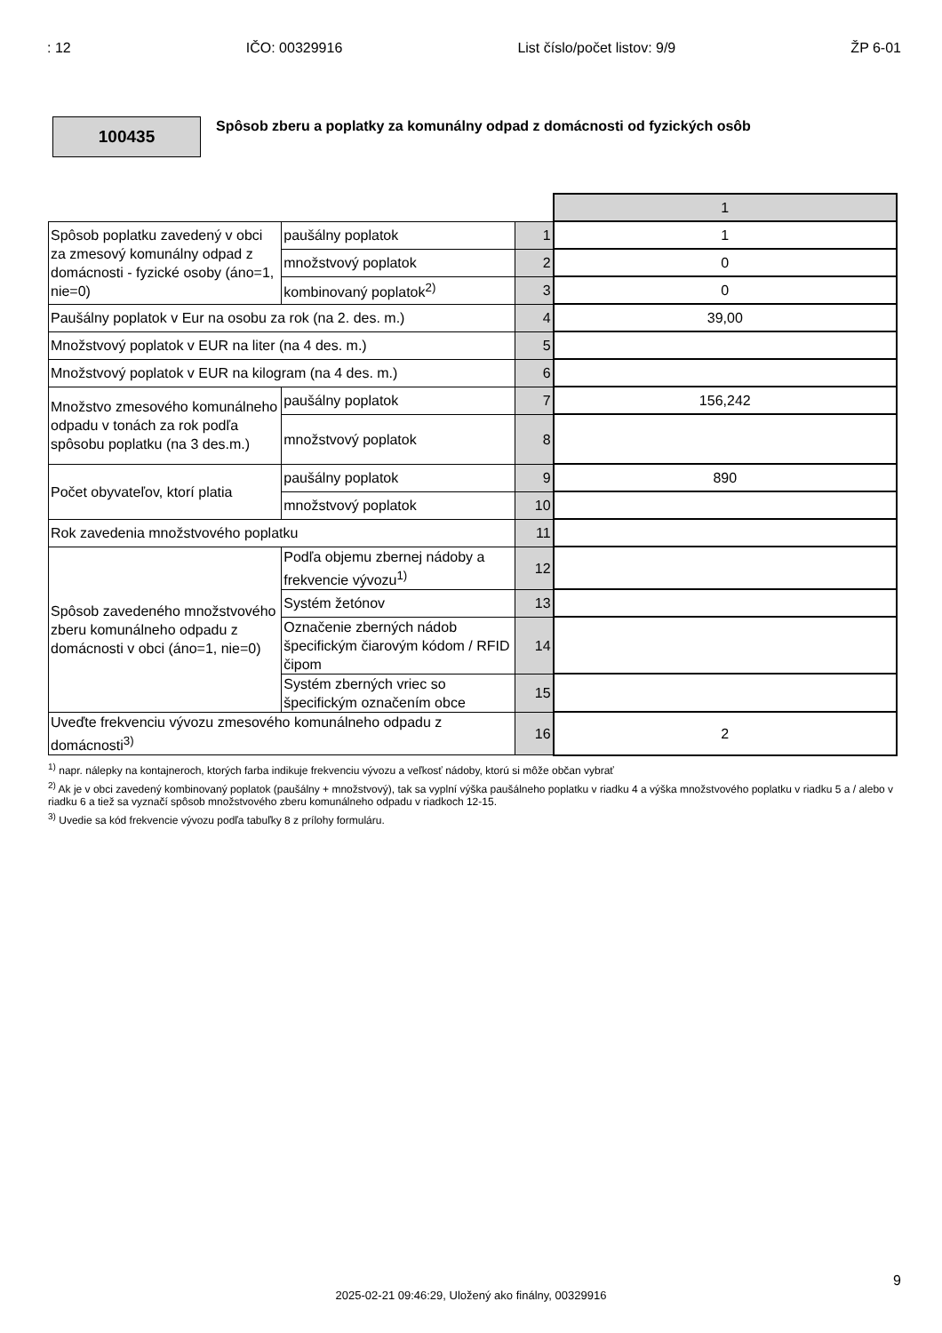: 12 IČO: 00329916 List číslo/počet listov: 9/9 ŽP 6-01
100435
Spôsob zberu a poplatky za komunálny odpad z domácnosti od fyzických osôb
| | | | 1 |
| Spôsob poplatku zavedený v obci za zmesový komunálny odpad z domácnosti - fyzické osoby (áno=1, nie=0) | paušálny poplatok | 1 | 1 |
| | množstvový poplatok | 2 | 0 |
| | kombinovaný poplatok<sup>2)</sup> | 3 | 0 |
| Paušálny poplatok v Eur na osobu za rok (na 2. des. m.) | | 4 | 39,00 |
| Množstvový poplatok v EUR na liter (na 4 des. m.) | | 5 | |
| Množstvový poplatok v EUR na kilogram (na 4 des. m.) | | 6 | |
| Množstvo zmesového komunálneho odpadu v tonách za rok podľa spôsobu poplatku (na 3 des.m.) | paušálny poplatok | 7 | 156,242 |
| | množstvový poplatok | 8 | |
| Počet obyvateľov, ktorí platia | paušálny poplatok | 9 | 890 |
| | množstvový poplatok | 10 | |
| Rok zavedenia množstvového poplatku | | 11 | |
| Spôsob zavedeného množstvového zberu komunálneho odpadu z domácnosti v obci (áno=1, nie=0) | Podľa objemu zbernej nádoby a frekvencie vývozu<sup>1)</sup> | 12 | |
| | Systém žetónov | 13 | |
| | Označenie zberných nádob špecifickým čiarovým kódom / RFID čipom | 14 | |
| | Systém zberných vriec so špecifickým označením obce | 15 | |
| Uveďte frekvenciu vývozu zmesového komunálneho odpadu z domácnosti<sup>3)</sup> | | 16 | 2 |
<sup>1)</sup> napr. nálepky na kontajneroch, ktorých farba indikuje frekvenciu vývozu a veľkosť nádoby, ktorú si môže občan vybrať
<sup>2)</sup> Ak je v obci zavedený kombinovaný poplatok (paušálny + množstvový), tak sa vyplní výška paušálneho poplatku v riadku 4 a výška množstvového poplatku v riadku 5 a / alebo v riadku 6 a tiež sa vyznačí spôsob množstvového zberu komunálneho odpadu v riadkoch 12-15.
<sup>3)</sup> Uvedie sa kód frekvencie vývozu podľa tabuľky 8 z prílohy formuláru.
9
2025-02-21 09:46:29, Uložený ako finálny, 00329916